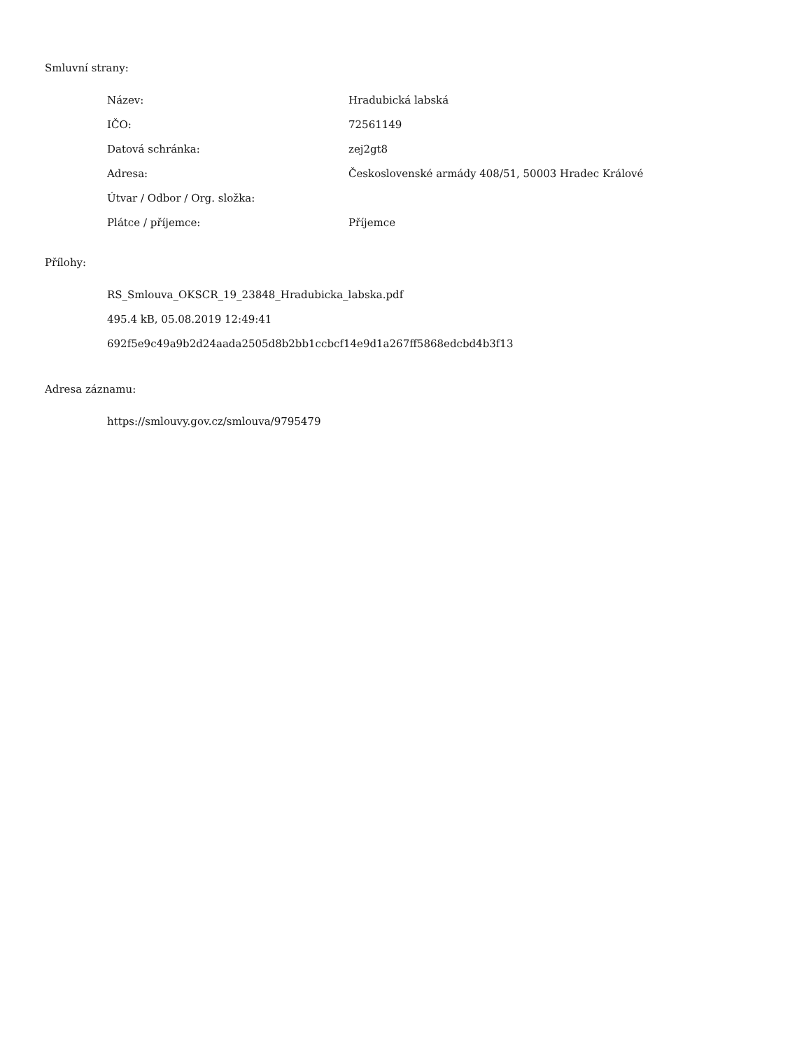Smluvní strany:
| Název: | Hradubická labská |
| IČO: | 72561149 |
| Datová schránka: | zej2gt8 |
| Adresa: | Československé armády 408/51, 50003 Hradec Králové |
| Útvar / Odbor / Org. složka: | |
| Plátce / příjemce: | Příjemce |
Přílohy:
RS_Smlouva_OKSCR_19_23848_Hradubicka_labska.pdf
495.4 kB, 05.08.2019 12:49:41
692f5e9c49a9b2d24aada2505d8b2bb1ccbcf14e9d1a267ff5868edcbd4b3f13
Adresa záznamu:
https://smlouvy.gov.cz/smlouva/9795479